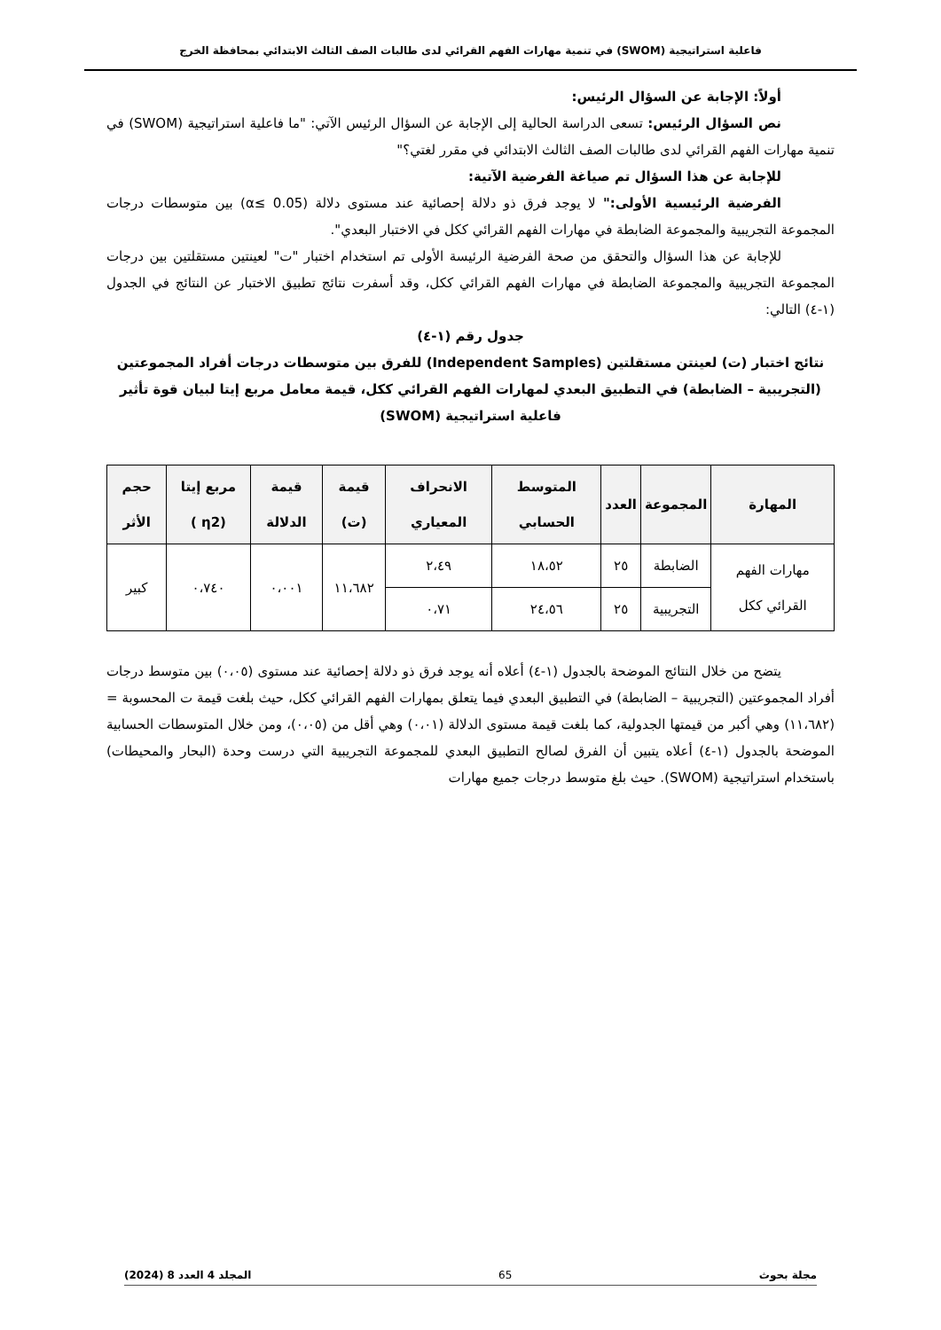فاعلية استراتيجية (SWOM) في تنمية مهارات الفهم القرائي لدى طالبات الصف الثالث الابتدائي بمحافظة الخرج
أولاً: الإجابة عن السؤال الرئيس:
نص السؤال الرئيس: تسعى الدراسة الحالية إلى الإجابة عن السؤال الرئيس الآتي: "ما فاعلية استراتيجية (SWOM) في تنمية مهارات الفهم القرائي لدى طالبات الصف الثالث الابتدائي في مقرر لغتي؟"
للإجابة عن هذا السؤال تم صياغة الفرضية الآتية:
الفرضية الرئيسية الأولى:" لا يوجد فرق ذو دلالة إحصائية عند مستوى دلالة (α≤ 0.05) بين متوسطات درجات المجموعة التجريبية والمجموعة الضابطة في مهارات الفهم القرائي ككل في الاختبار البعدي".
للإجابة عن هذا السؤال والتحقق من صحة الفرضية الرئيسة الأولى تم استخدام اختبار "ت" لعينتين مستقلتين بين درجات المجموعة التجريبية والمجموعة الضابطة في مهارات الفهم القرائي ككل، وقد أسفرت نتائج تطبيق الاختبار عن النتائج في الجدول (١-٤) التالي:
جدول رقم (١-٤)
نتائج اختبار (ت) لعينتن مستقلتين (Independent Samples) للفرق بين متوسطات درجات أفراد المجموعتين (التجريبية – الضابطة) في التطبيق البعدي لمهارات الفهم القرائي ككل، قيمة معامل مربع إيتا لبيان قوة تأثير فاعلية استراتيجية (SWOM)
| المهارة | المجموعة | العدد | المتوسط الحسابي | الانحراف المعياري | قيمة (ت) | قيمة الدلالة | مربع إيتا (η2 ) | حجم الأثر |
| --- | --- | --- | --- | --- | --- | --- | --- | --- |
| مهارات الفهم القرائي ككل | الضابطة | ٢٥ | ١٨،٥٢ | ٢،٤٩ | ١١،٦٨٢ | ٠،٠٠١ | ٠،٧٤٠ | كبير |
| | التجريبية | ٢٥ | ٢٤،٥٦ | ٠،٧١ | | | | |
يتضح من خلال النتائج الموضحة بالجدول (١-٤) أعلاه أنه يوجد فرق ذو دلالة إحصائية عند مستوى (٠،٠٥) بين متوسط درجات أفراد المجموعتين (التجريبية – الضابطة) في التطبيق البعدي فيما يتعلق بمهارات الفهم القرائي ككل، حيث بلغت قيمة ت المحسوبة = (١١،٦٨٢) وهي أكبر من قيمتها الجدولية، كما بلغت قيمة مستوى الدلالة (٠،٠١) وهي أقل من (٠،٠٥)، ومن خلال المتوسطات الحسابية الموضحة بالجدول (١-٤) أعلاه يتبين أن الفرق لصالح التطبيق البعدي للمجموعة التجريبية التي درست وحدة (البحار والمحيطات) باستخدام استراتيجية (SWOM). حيث بلغ متوسط درجات جميع مهارات
مجلة بحوث 65 المجلد 4 العدد 8 (2024)